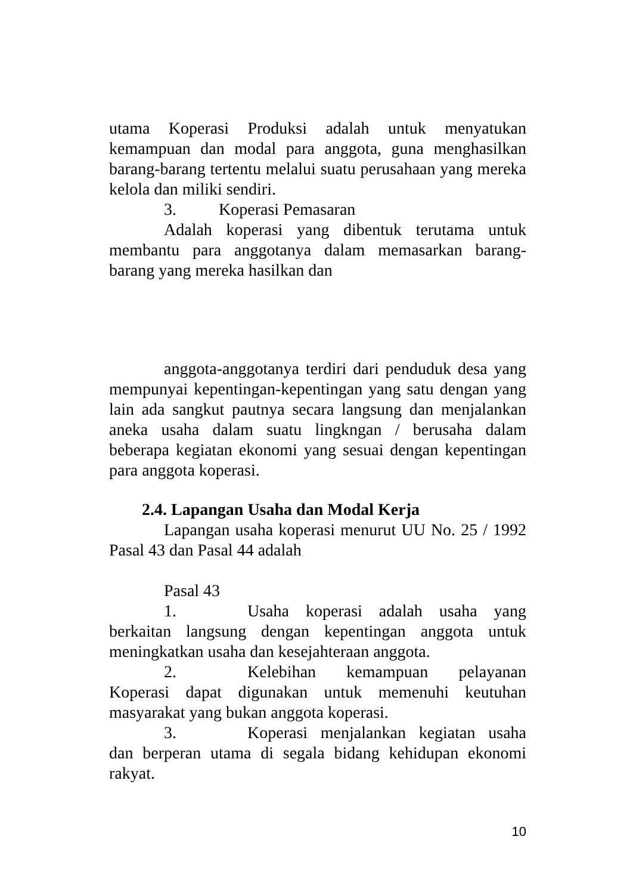utama Koperasi Produksi adalah untuk menyatukan kemampuan dan modal para anggota, guna menghasilkan barang-barang tertentu melalui suatu perusahaan yang mereka kelola dan miliki sendiri.
3. Koperasi Pemasaran
Adalah koperasi yang dibentuk terutama untuk membantu para anggotanya dalam memasarkan barang-barang yang mereka hasilkan dan
anggota-anggotanya terdiri dari penduduk desa yang mempunyai kepentingan-kepentingan yang satu dengan yang lain ada sangkut pautnya secara langsung dan menjalankan aneka usaha dalam suatu lingkngan / berusaha dalam beberapa kegiatan ekonomi yang sesuai dengan kepentingan para anggota koperasi.
2.4. Lapangan Usaha dan Modal Kerja
Lapangan usaha koperasi menurut UU No. 25 / 1992 Pasal 43 dan Pasal 44 adalah
Pasal 43
1. Usaha koperasi adalah usaha yang berkaitan langsung dengan kepentingan anggota untuk meningkatkan usaha dan kesejahteraan anggota.
2. Kelebihan kemampuan pelayanan Koperasi dapat digunakan untuk memenuhi keutuhan masyarakat yang bukan anggota koperasi.
3. Koperasi menjalankan kegiatan usaha dan berperan utama di segala bidang kehidupan ekonomi rakyat.
10